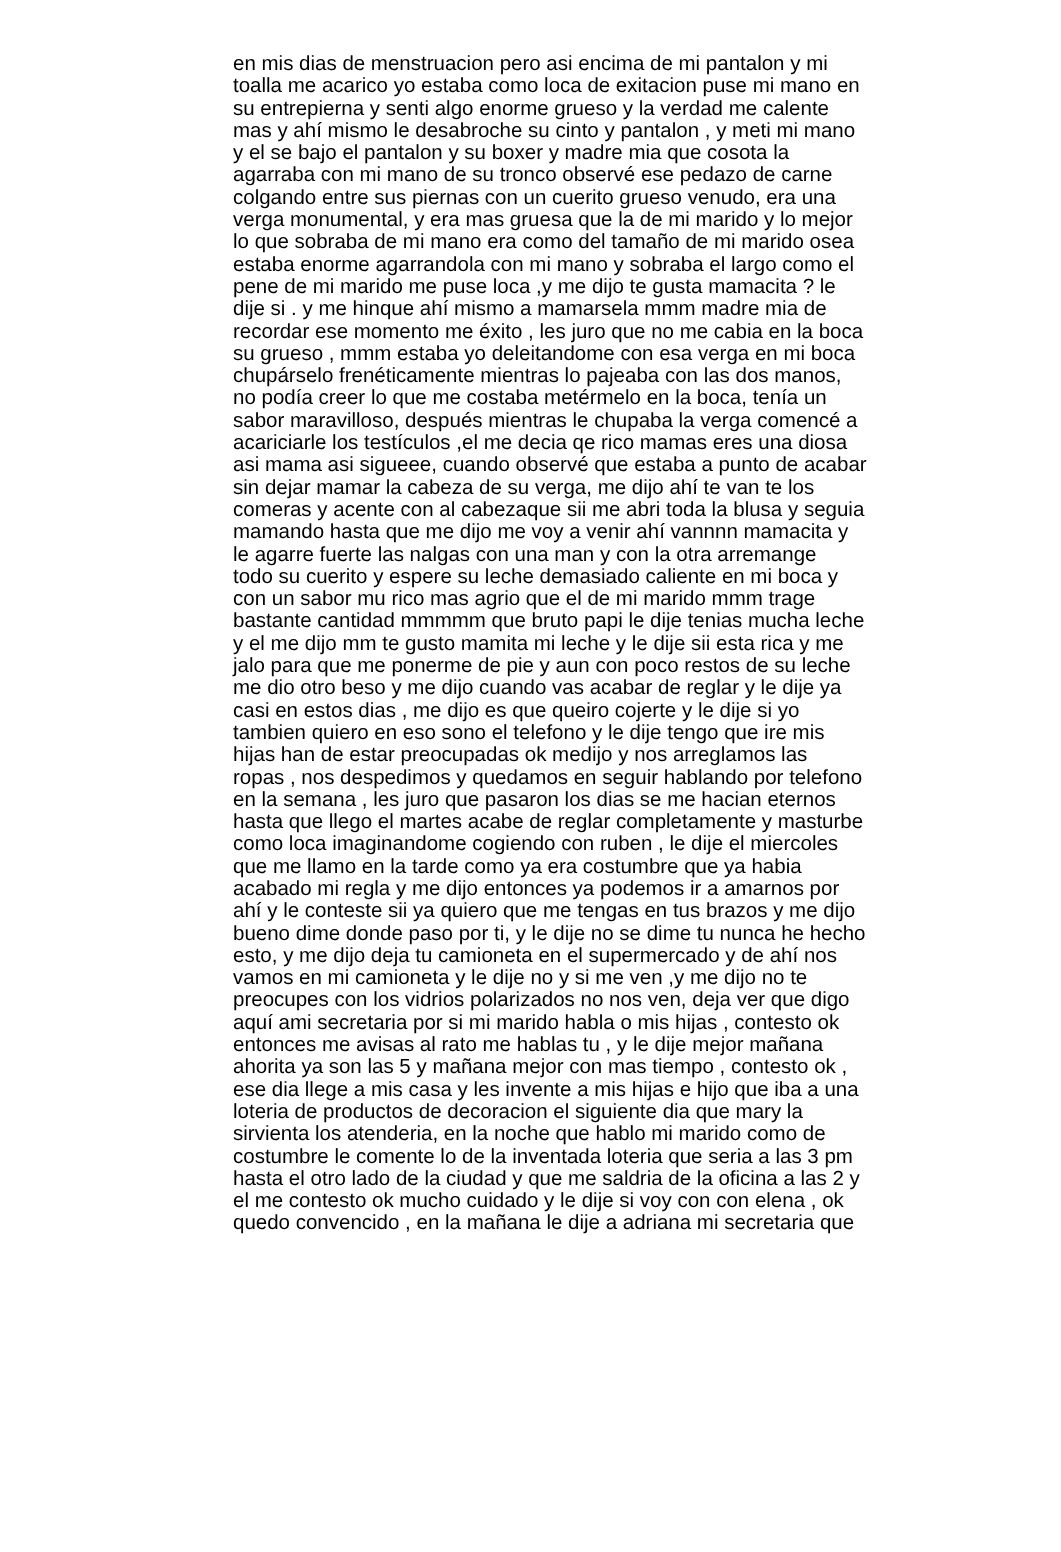en mis dias de menstruacion pero asi encima de mi pantalon y mi toalla me acarico yo estaba como loca de exitacion puse mi mano en su entrepierna y senti algo enorme grueso y la verdad me calente mas y ahí mismo le desabroche su cinto y pantalon , y meti mi mano y el se bajo el pantalon y su boxer y madre mia que cosota la agarraba con mi mano de su tronco observé ese pedazo de carne colgando entre sus piernas con un cuerito grueso venudo, era una verga monumental, y era mas gruesa que la de mi marido y lo mejor lo que sobraba de mi mano era como del tamaño de mi marido osea estaba enorme agarrandola con mi mano y sobraba el largo como el pene de mi marido me puse loca ,y me dijo te gusta mamacita ? le dije si . y me hinque ahí mismo a mamarsela mmm madre mia de recordar ese momento me éxito , les juro que no me cabia en la boca su grueso , mmm estaba yo deleitandome con esa verga en mi boca chupárselo frenéticamente mientras lo pajeaba con las dos manos, no podía creer lo que me costaba metérmelo en la boca, tenía un sabor maravilloso, después mientras le chupaba la verga comencé a acariciarle los testículos ,el me decia qe rico mamas eres una diosa asi mama asi sigueee, cuando observé que estaba a punto de acabar sin dejar mamar la cabeza de su verga, me dijo ahí te van te los comeras y acente con al cabezaque sii me abri toda la blusa y seguia mamando hasta que me dijo me voy a venir ahí vannnn mamacita y le agarre fuerte las nalgas con una man y con la otra arremange todo su cuerito y espere su leche demasiado caliente en mi boca y con un sabor mu rico mas agrio que el de mi marido mmm trage bastante cantidad mmmmm que bruto papi le dije tenias mucha leche y el me dijo mm te gusto mamita mi leche y le dije sii esta rica y me jalo para que me ponerme de pie y aun con poco restos de su leche me dio otro beso y me dijo cuando vas acabar de reglar y le dije ya casi en estos dias , me dijo es que queiro cojerte y le dije si yo tambien quiero en eso sono el telefono y le dije tengo que ire mis hijas han de estar preocupadas ok medijo y nos arreglamos las ropas , nos despedimos y quedamos en seguir hablando por telefono en la semana , les juro que pasaron los dias se me hacian eternos hasta que llego el martes acabe de reglar completamente y masturbe como loca imaginandome cogiendo con ruben , le dije el miercoles que me llamo en la tarde como ya era costumbre que ya habia acabado mi regla y me dijo entonces ya podemos ir a amarnos por ahí y le conteste sii ya quiero que me tengas en tus brazos y me dijo bueno dime donde paso por ti, y le dije no se dime tu nunca he hecho esto, y me dijo deja tu camioneta en el supermercado y de ahí nos vamos en mi camioneta y le dije no y si me ven ,y me dijo no te preocupes con los vidrios polarizados no nos ven, deja ver que digo aquí ami secretaria por si mi marido habla o mis hijas , contesto ok entonces me avisas al rato me hablas tu , y le dije mejor mañana ahorita ya son las 5 y mañana mejor con mas tiempo , contesto ok , ese dia llege a mis casa y les invente a mis hijas e hijo que iba a una loteria de productos de decoracion el siguiente dia que mary la sirvienta los atenderia, en la noche que hablo mi marido como de costumbre le comente lo de la inventada loteria que seria a las 3 pm hasta el otro lado de la ciudad y que me saldria de la oficina a las 2 y el me contesto ok mucho cuidado y le dije si voy con con elena , ok quedo convencido , en la mañana le dije a adriana mi secretaria que